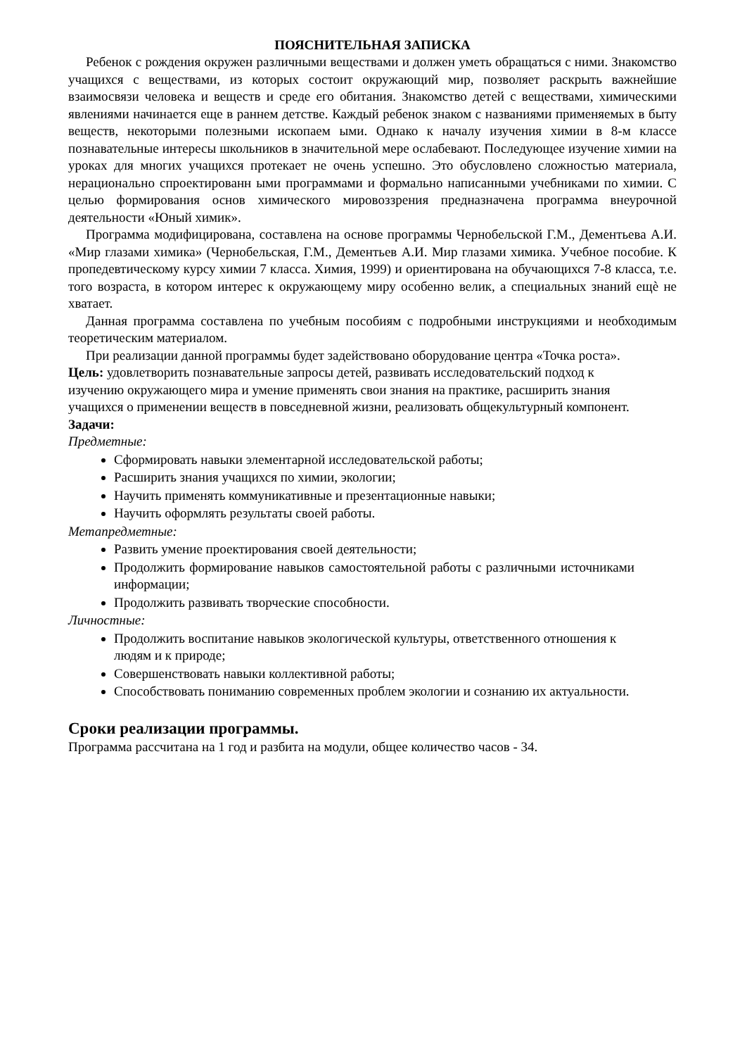ПОЯСНИТЕЛЬНАЯ ЗАПИСКА
Ребенок с рождения окружен различными веществами и должен уметь обращаться с ними. Знакомство учащихся с веществами, из которых состоит окружающий мир, позволяет раскрыть важнейшие взаимосвязи человека и веществ и среде его обитания. Знакомство детей с веществами, химическими явлениями начинается еще в раннем детстве. Каждый ребенок знаком с названиями применяемых в быту веществ, некоторыми полезными ископаем ыми. Однако к началу изучения химии в 8-м классе познавательные интересы школьников в значительной мере ослабевают. Последующее изучение химии на уроках для многих учащихся протекает не очень успешно. Это обусловлено сложностью материала, нерационально спроектированн ыми программами и формально написанными учебниками по химии. С целью формирования основ химического мировоззрения предназначена программа внеурочной деятельности «Юный химик».
Программа модифицирована, составлена на основе программы Чернобельской Г.М., Дементьева А.И. «Мир глазами химика» (Чернобельская, Г.М., Дементьев А.И. Мир глазами химика. Учебное пособие. К пропедевтическому курсу химии 7 класса. Химия, 1999) и ориентирована на обучающихся 7-8 класса, т.е. того возраста, в котором интерес к окружающему миру особенно велик, а специальных знаний ещѐ не хватает.
Данная программа составлена по учебным пособиям с подробными инструкциями и необходимым теоретическим материалом.
При реализации данной программы будет задействовано оборудование центра «Точка роста».
Цель: удовлетворить познавательные запросы детей, развивать исследовательский подход к изучению окружающего мира и умение применять свои знания на практике, расширить знания учащихся о применении веществ в повседневной жизни, реализовать общекультурный компонент.
Задачи:
Предметные:
Сформировать навыки элементарной исследовательской работы;
Расширить знания учащихся по химии, экологии;
Научить применять коммуникативные и презентационные навыки;
Научить оформлять результаты своей работы.
Метапредметные:
Развить умение проектирования своей деятельности;
Продолжить формирование навыков самостоятельной работы с различными источниками информации;
Продолжить развивать творческие способности.
Личностные:
Продолжить воспитание навыков экологической культуры, ответственного отношения к людям и к природе;
Совершенствовать навыки коллективной работы;
Способствовать пониманию современных проблем экологии и сознанию их актуальности.
Сроки реализации программы.
Программа рассчитана на 1 год и разбита на модули, общее количество часов - 34.